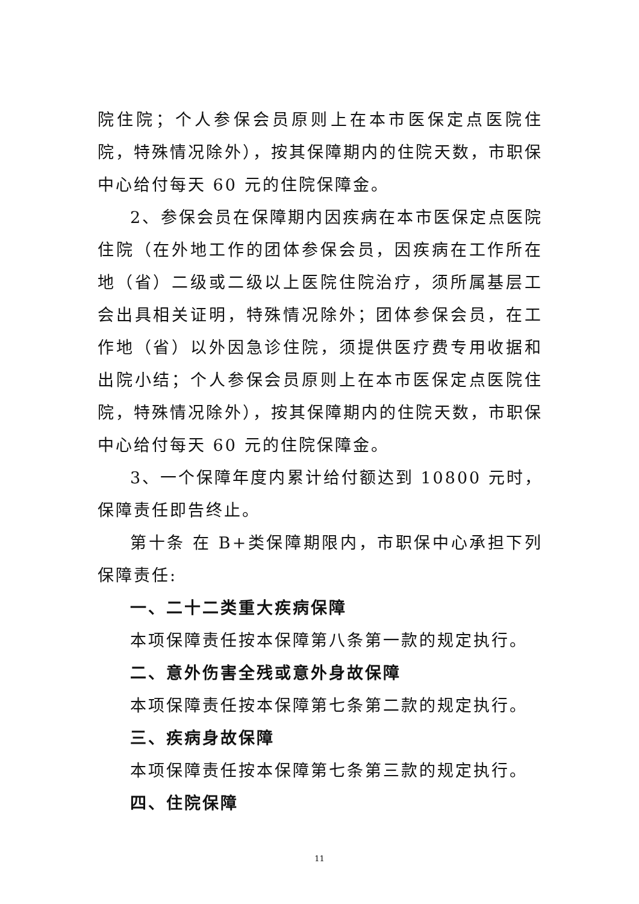院住院；个人参保会员原则上在本市医保定点医院住院，特殊情况除外），按其保障期内的住院天数，市职保中心给付每天 60 元的住院保障金。
2、参保会员在保障期内因疾病在本市医保定点医院住院（在外地工作的团体参保会员，因疾病在工作所在地（省）二级或二级以上医院住院治疗，须所属基层工会出具相关证明，特殊情况除外；团体参保会员，在工作地（省）以外因急诊住院，须提供医疗费专用收据和出院小结；个人参保会员原则上在本市医保定点医院住院，特殊情况除外），按其保障期内的住院天数，市职保中心给付每天 60 元的住院保障金。
3、一个保障年度内累计给付额达到 10800 元时，保障责任即告终止。
第十条 在 B+类保障期限内，市职保中心承担下列保障责任:
一、二十二类重大疾病保障
本项保障责任按本保障第八条第一款的规定执行。
二、意外伤害全残或意外身故保障
本项保障责任按本保障第七条第二款的规定执行。
三、疾病身故保障
本项保障责任按本保障第七条第三款的规定执行。
四、住院保障
11